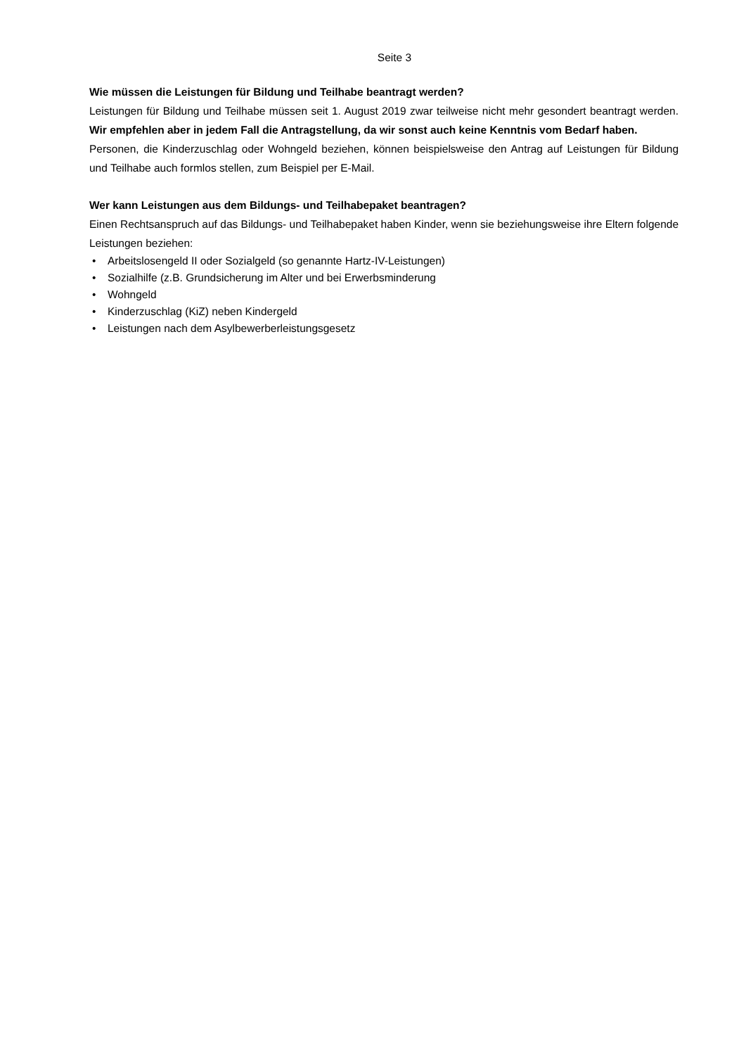Seite 3
Wie müssen die Leistungen für Bildung und Teilhabe beantragt werden?
Leistungen für Bildung und Teilhabe müssen seit 1. August 2019 zwar teilweise nicht mehr gesondert beantragt werden. Wir empfehlen aber in jedem Fall die Antragstellung, da wir sonst auch keine Kenntnis vom Bedarf haben.
Personen, die Kinderzuschlag oder Wohngeld beziehen, können beispielsweise den Antrag auf Leistungen für Bildung und Teilhabe auch formlos stellen, zum Beispiel per E-Mail.
Wer kann Leistungen aus dem Bildungs- und Teilhabepaket beantragen?
Einen Rechtsanspruch auf das Bildungs- und Teilhabepaket haben Kinder, wenn sie beziehungsweise ihre Eltern folgende Leistungen beziehen:
• Arbeitslosengeld II oder Sozialgeld (so genannte Hartz-IV-Leistungen)
• Sozialhilfe (z.B. Grundsicherung im Alter und bei Erwerbsminderung
• Wohngeld
• Kinderzuschlag (KiZ) neben Kindergeld
• Leistungen nach dem Asylbewerberleistungsgesetz